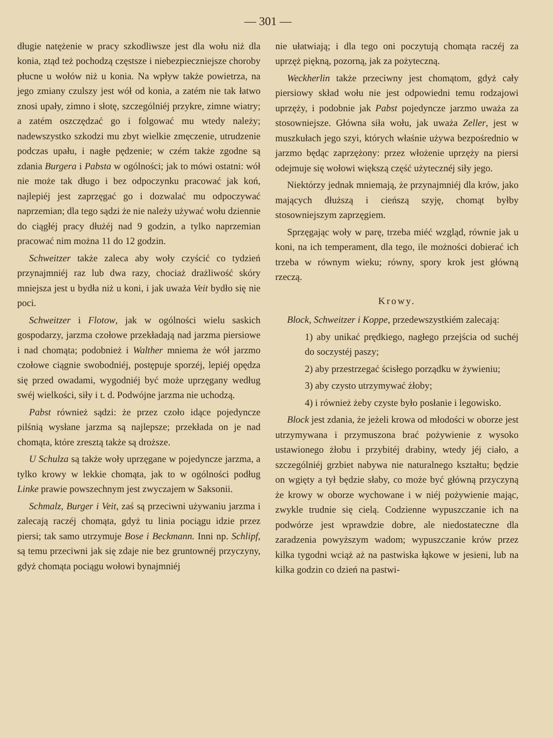— 301 —
długie natężenie w pracy szkodliwsze jest dla wołu niż dla konia, ztąd też pochodzą częstsze i niebezpieczniejsze choroby płucne u wołów niż u konia. Na wpływ także powietrza, na jego zmiany czulszy jest wół od konia, a zatém nie tak łatwo znosi upały, zimno i słotę, szczególniéj przykre, zimne wiatry; a zatém oszczędzać go i folgować mu wtedy należy; nadewszystko szkodzi mu zbyt wielkie zmęczenie, utrudzenie podczas upału, i nagłe pędzenie; w czém także zgodne są zdania Burgera i Pabsta w ogólności; jak to mówi ostatni: wół nie może tak długo i bez odpoczynku pracować jak koń, najlepiéj jest zaprzęgać go i dozwalać mu odpoczywać naprzemian; dla tego sądzi że nie należy używać wołu dziennie do ciągłéj pracy dłużéj nad 9 godzin, a tylko naprzemian pracować nim można 11 do 12 godzin.
Schweitzer także zaleca aby woły czyścić co tydzień przynajmniéj raz lub dwa razy, chociaż drażliwość skóry mniejsza jest u bydła niż u koni, i jak uważa Veit bydło się nie poci.
Schweitzer i Flotow, jak w ogólności wielu saskich gospodarzy, jarzma czołowe przekładają nad jarzma piersiowe i nad chomąta; podobnież i Walther mniema że wół jarzmo czołowe ciągnie swobodniéj, postępuje sporzéj, lepiéj opędza się przed owadami, wygodniéj być może uprzęgany według swéj wielkości, siły i t. d. Podwójne jarzma nie uchodzą.
Pabst również sądzi: że przez czoło idące pojedyncze pilśnią wysłane jarzma są najlepsze; przekłada on je nad chomąta, które zresztą także są droższe.
U Schulza są także woły uprzęgane w pojedyncze jarzma, a tylko krowy w lekkie chomąta, jak to w ogólności podług Linke prawie powszechnym jest zwyczajem w Saksonii.
Schmalz, Burger i Veit, zaś są przeciwni używaniu jarzma i zalecają raczéj chomąta, gdyż tu linia pociągu idzie przez piersi; tak samo utrzymuje Bose i Beckmann. Inni np. Schlipf, są temu przeciwni jak się zdaje nie bez gruntownéj przyczyny, gdyż chomąta pociągu wołowi bynajmniéj
nie ułatwiają; i dla tego oni poczytują chomąta raczéj za uprzęż piękną, pozorną, jak za pożyteczną.
Weckherlin także przeciwny jest chomątom, gdyż cały piersiowy skład wołu nie jest odpowiedni temu rodzajowi uprzęży, i podobnie jak Pabst pojedyncze jarzmo uważa za stosowniejsze. Główna siła wołu, jak uważa Zeller, jest w muszkułach jego szyi, których właśnie używa bezpośrednio w jarzmo będąc zaprzężony: przez włożenie uprzęży na piersi odejmuje się wołowi większą część użytecznéj siły jego.
Niektórzy jednak mniemają, że przynajmniéj dla krów, jako mających dłuższą i cieńszą szyję, chomąt byłby stosowniejszym zaprzęgiem.
Sprzęgając woły w parę, trzeba miéć wzgląd, równie jak u koni, na ich temperament, dla tego, ile możności dobierać ich trzeba w równym wieku; równy, spory krok jest główną rzeczą.
Krowy.
Block, Schweitzer i Koppe, przedewszystkiém zalecają:
1) aby unikać prędkiego, nagłego przejścia od suchéj do soczystéj paszy;
2) aby przestrzegać ścisłego porządku w żywieniu;
3) aby czysto utrzymywać żłoby;
4) i również żeby czyste było posłanie i legowisko.
Block jest zdania, że jeżeli krowa od młodości w oborze jest utrzymywana i przymuszona brać pożywienie z wysoko ustawionego żłobu i przybitéj drabiny, wtedy jéj ciało, a szczególniéj grzbiet nabywa nie naturalnego kształtu; będzie on wgięty a tył będzie słaby, co może być główną przyczyną że krowy w oborze wychowane i w niéj pożywienie mając, zwykle trudnie się cielą. Codzienne wypuszczanie ich na podwórze jest wprawdzie dobre, ale niedostateczne dla zaradzenia powyższym wadom; wypuszczanie krów przez kilka tygodni wciąż aż na pastwiska łąkowe w jesieni, lub na kilka godzin co dzień na pastwi-